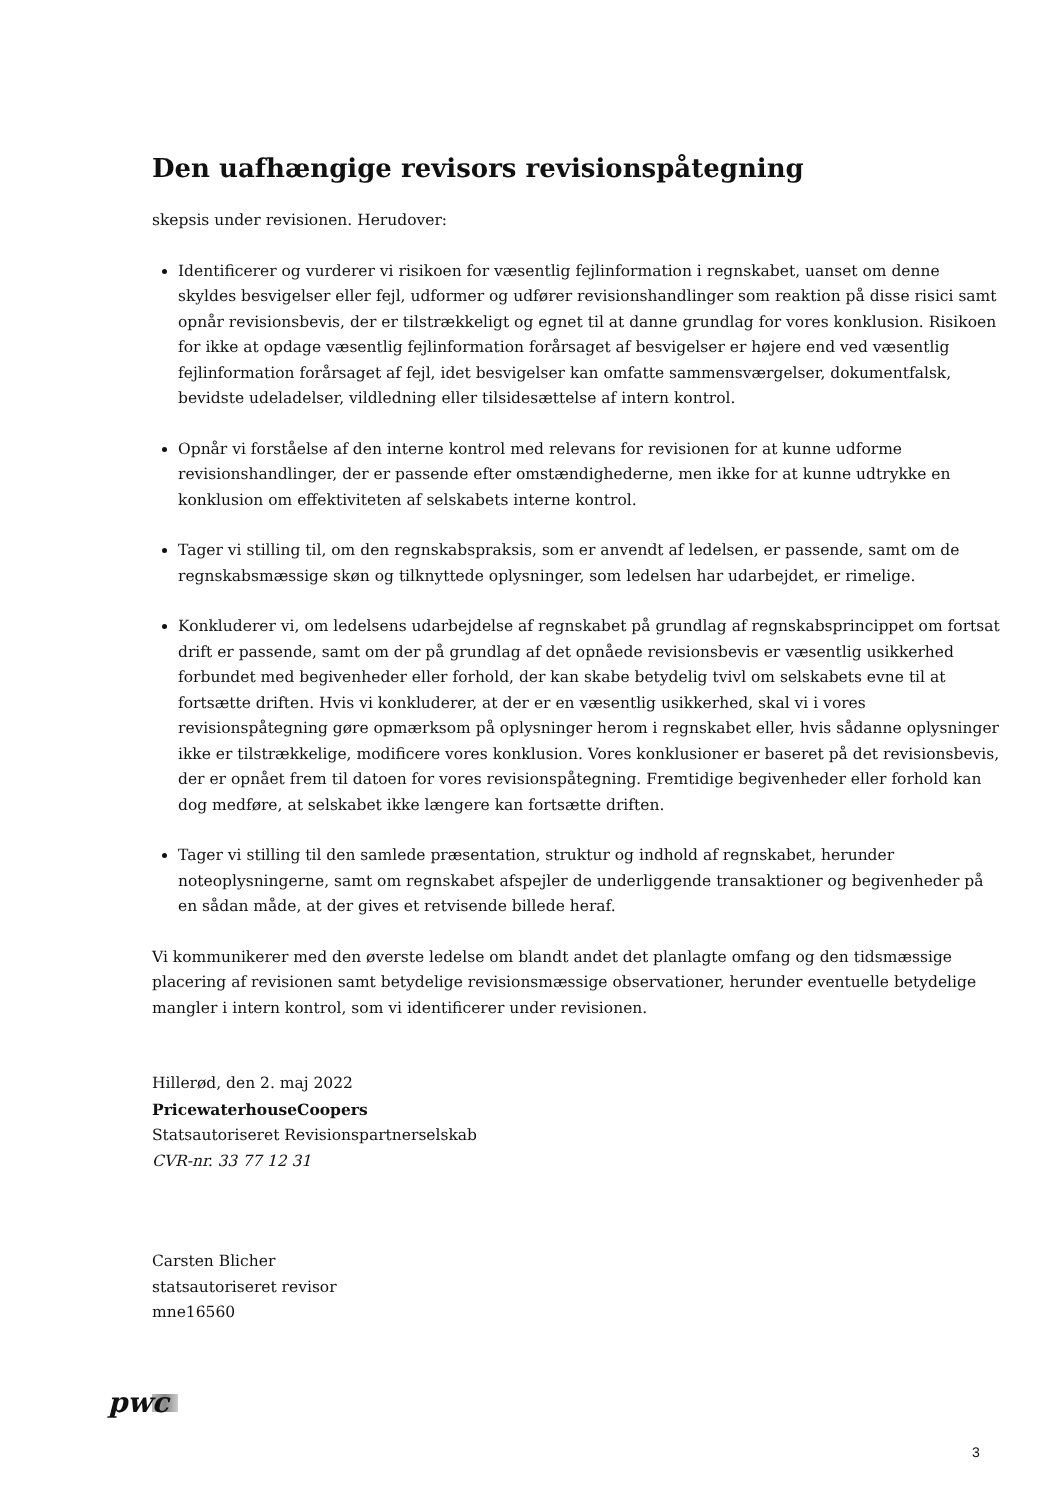Den uafhængige revisors revisionspåtegning
skepsis under revisionen. Herudover:
Identificerer og vurderer vi risikoen for væsentlig fejlinformation i regnskabet, uanset om denne skyldes besvigelser eller fejl, udformer og udfører revisionshandlinger som reaktion på disse risici samt opnår revisionsbevis, der er tilstrækkeligt og egnet til at danne grundlag for vores konklusion. Risikoen for ikke at opdage væsentlig fejlinformation forårsaget af besvigelser er højere end ved væsentlig fejlinformation forårsaget af fejl, idet besvigelser kan omfatte sammensværgelser, dokumentfalsk, bevidste udeladelser, vildledning eller tilsidesættelse af intern kontrol.
Opnår vi forståelse af den interne kontrol med relevans for revisionen for at kunne udforme revisionshandlinger, der er passende efter omstændighederne, men ikke for at kunne udtrykke en konklusion om effektiviteten af selskabets interne kontrol.
Tager vi stilling til, om den regnskabspraksis, som er anvendt af ledelsen, er passende, samt om de regnskabsmæssige skøn og tilknyttede oplysninger, som ledelsen har udarbejdet, er rimelige.
Konkluderer vi, om ledelsens udarbejdelse af regnskabet på grundlag af regnskabsprincippet om fortsat drift er passende, samt om der på grundlag af det opnåede revisionsbevis er væsentlig usikkerhed forbundet med begivenheder eller forhold, der kan skabe betydelig tvivl om selskabets evne til at fortsætte driften. Hvis vi konkluderer, at der er en væsentlig usikkerhed, skal vi i vores revisionspåtegning gøre opmærksom på oplysninger herom i regnskabet eller, hvis sådanne oplysninger ikke er tilstrækkelige, modificere vores konklusion. Vores konklusioner er baseret på det revisionsbevis, der er opnået frem til datoen for vores revisionspåtegning. Fremtidige begivenheder eller forhold kan dog medføre, at selskabet ikke længere kan fortsætte driften.
Tager vi stilling til den samlede præsentation, struktur og indhold af regnskabet, herunder noteoplysningerne, samt om regnskabet afspejler de underliggende transaktioner og begivenheder på en sådan måde, at der gives et retvisende billede heraf.
Vi kommunikerer med den øverste ledelse om blandt andet det planlagte omfang og den tidsmæssige placering af revisionen samt betydelige revisionsmæssige observationer, herunder eventuelle betydelige mangler i intern kontrol, som vi identificerer under revisionen.
Hillerød, den 2. maj 2022
PricewaterhouseCoopers
Statsautoriseret Revisionspartnerselskab
CVR-nr. 33 77 12 31
Carsten Blicher
statsautoriseret revisor
mne16560
pwc
3